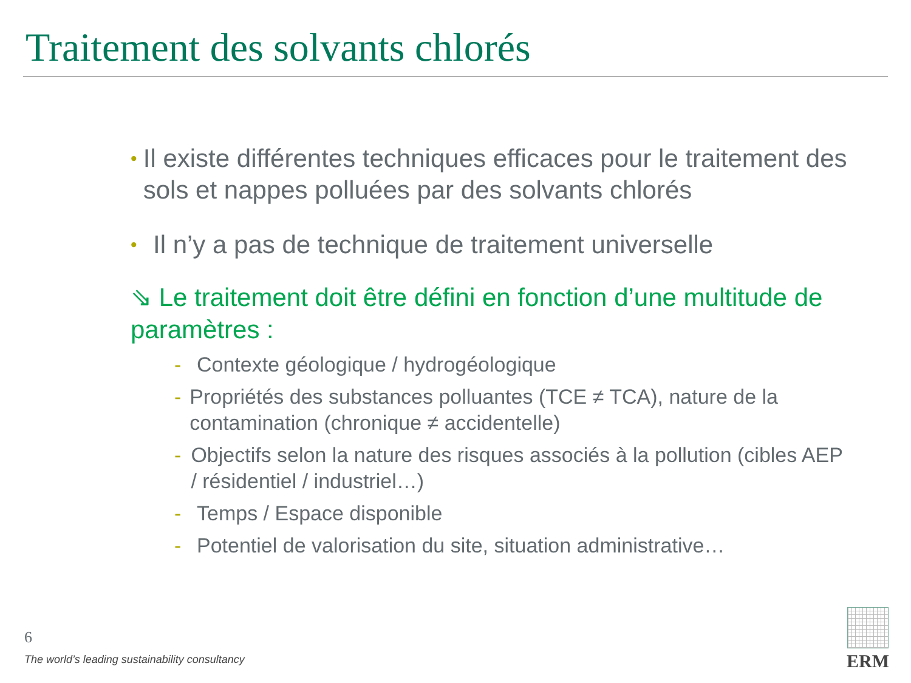Traitement des solvants chlorés
• Il existe différentes techniques efficaces pour le traitement des sols et nappes polluées par des solvants chlorés
• Il n’y a pas de technique de traitement universelle
⇘ Le traitement doit être défini en fonction d’une multitude de paramètres :
- Contexte géologique / hydrogéologique
- Propriétés des substances polluantes (TCE ≠ TCA), nature de la contamination (chronique ≠ accidentelle)
- Objectifs selon la nature des risques associés à la pollution (cibles AEP / résidentiel / industriel…)
- Temps / Espace disponible
- Potentiel de valorisation du site, situation administrative…
6
The world’s leading sustainability consultancy
ERM